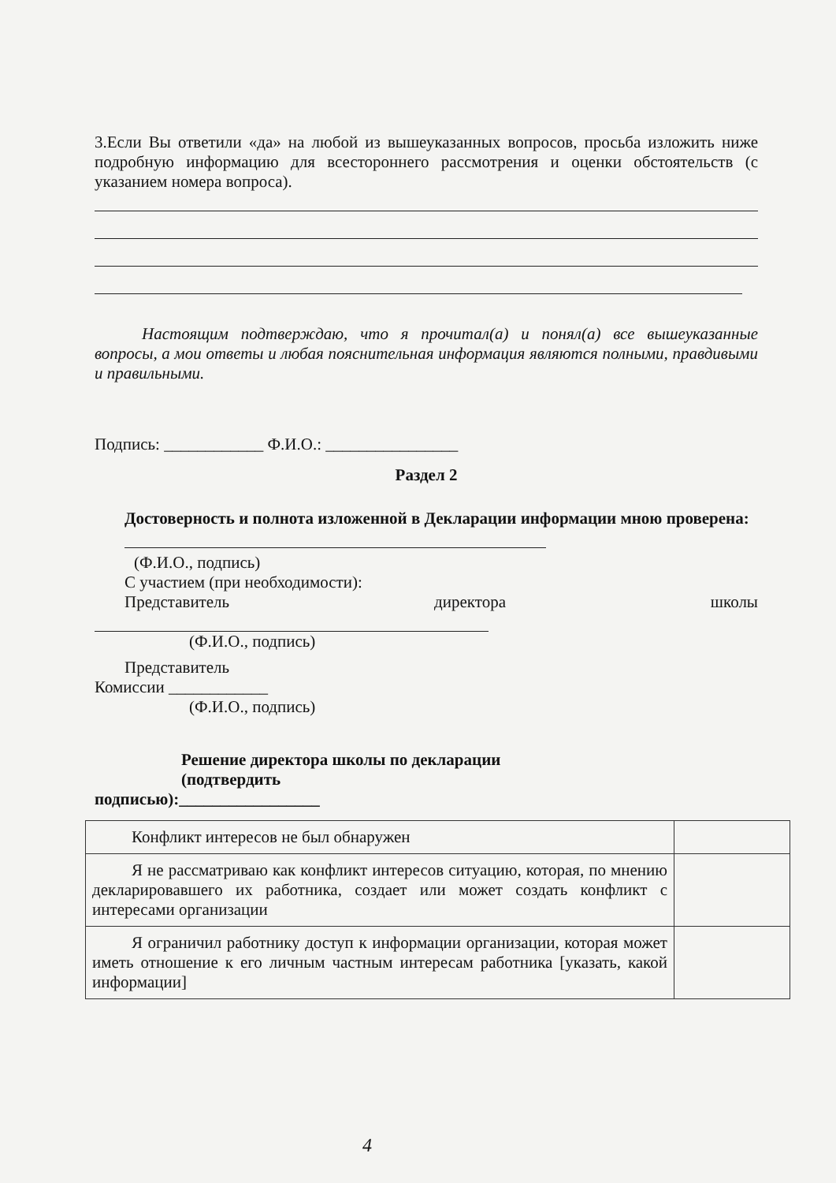3.Если Вы ответили «да» на любой из вышеуказанных вопросов, просьба изложить ниже подробную информацию для всестороннего рассмотрения и оценки обстоятельств (с указанием номера вопроса).
Настоящим подтверждаю, что я прочитал(а) и понял(а) все вышеуказанные вопросы, а мои ответы и любая пояснительная информация являются полными, правдивыми и правильными.
Подпись: ____________ Ф.И.О.: ________________
Раздел 2
Достоверность и полнота изложенной в Декларации информации мною проверена:
(Ф.И.О., подпись)
С участием (при необходимости):
Представитель директора школы
(Ф.И.О., подпись)
Представитель
Комиссии ____________
(Ф.И.О., подпись)
Решение директора школы по декларации
(подтвердить
подписью):_________________
| Конфликт интересов не был обнаружен | |
| Я не рассматриваю как конфликт интересов ситуацию, которая, по мнению декларировавшего их работника, создает или может создать конфликт с интересами организации | |
| Я ограничил работнику доступ к информации организации, которая может иметь отношение к его личным частным интересам работника [указать, какой информации] | |
4